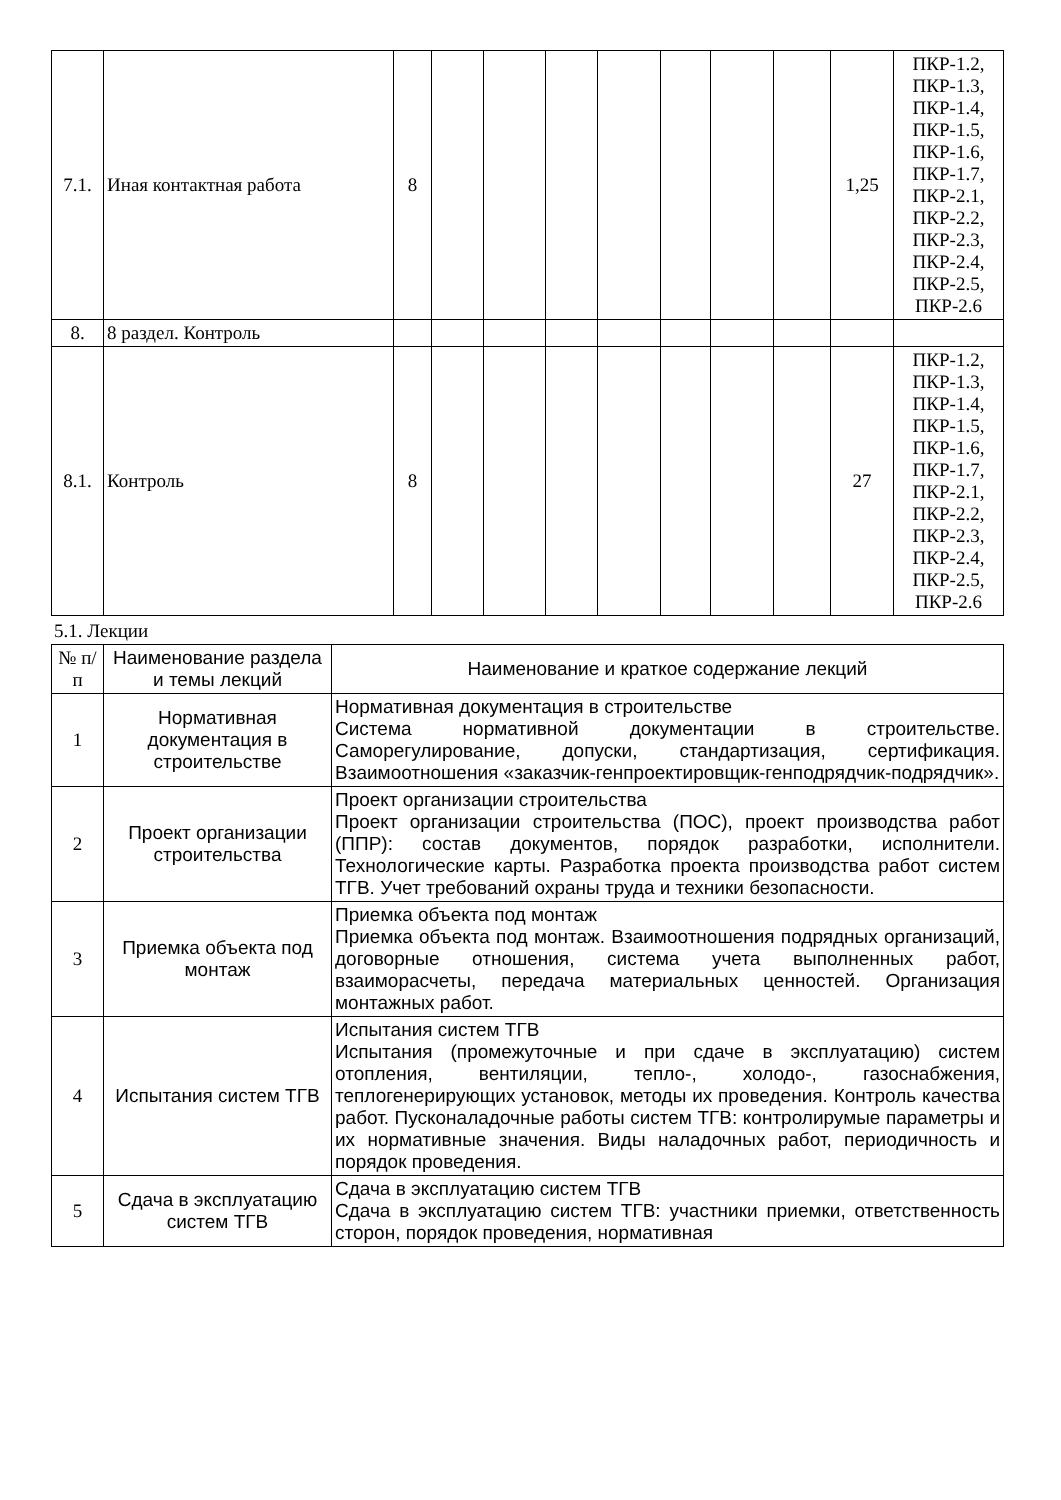| 7.1. | Иная контактная работа | 8 | | | | | | | | 1,25 | ПКР-1.2, ПКР-1.3, ПКР-1.4, ПКР-1.5, ПКР-1.6, ПКР-1.7, ПКР-2.1, ПКР-2.2, ПКР-2.3, ПКР-2.4, ПКР-2.5, ПКР-2.6 |
| 8. | 8 раздел. Контроль | | | | | | | | | | |
| 8.1. | Контроль | 8 | | | | | | | | 27 | ПКР-1.2, ПКР-1.3, ПКР-1.4, ПКР-1.5, ПКР-1.6, ПКР-1.7, ПКР-2.1, ПКР-2.2, ПКР-2.3, ПКР-2.4, ПКР-2.5, ПКР-2.6 |
5.1. Лекции
| № п/п | Наименование раздела и темы лекций | Наименование и краткое содержание лекций |
| --- | --- | --- |
| 1 | Нормативная документация в строительстве | Нормативная документация в строительстве Система нормативной документации в строительстве. Саморегулирование, допуски, стандартизация, сертификация. Взаимоотношения «заказчик-генпроектировщик-генподрядчик-подрядчик». |
| 2 | Проект организации строительства | Проект организации строительства Проект организации строительства (ПОС), проект производства работ (ППР): состав документов, порядок разработки, исполнители. Технологические карты. Разработка проекта производства работ систем ТГВ. Учет требований охраны труда и техники безопасности. |
| 3 | Приемка объекта под монтаж | Приемка объекта под монтаж Приемка объекта под монтаж. Взаимоотношения подрядных организаций, договорные отношения, система учета выполненных работ, взаиморасчеты, передача материальных ценностей. Организация монтажных работ. |
| 4 | Испытания систем ТГВ | Испытания систем ТГВ Испытания (промежуточные и при сдаче в эксплуатацию) систем отопления, вентиляции, тепло-, холодо-, газоснабжения, теплогенерирующих установок, методы их проведения. Контроль качества работ. Пусконаладочные работы систем ТГВ: контролирумые параметры и их нормативные значения. Виды наладочных работ, периодичность и порядок проведения. |
| 5 | Сдача в эксплуатацию систем ТГВ | Сдача в эксплуатацию систем ТГВ Сдача в эксплуатацию систем ТГВ: участники приемки, ответственность сторон, порядок проведения, нормативная |